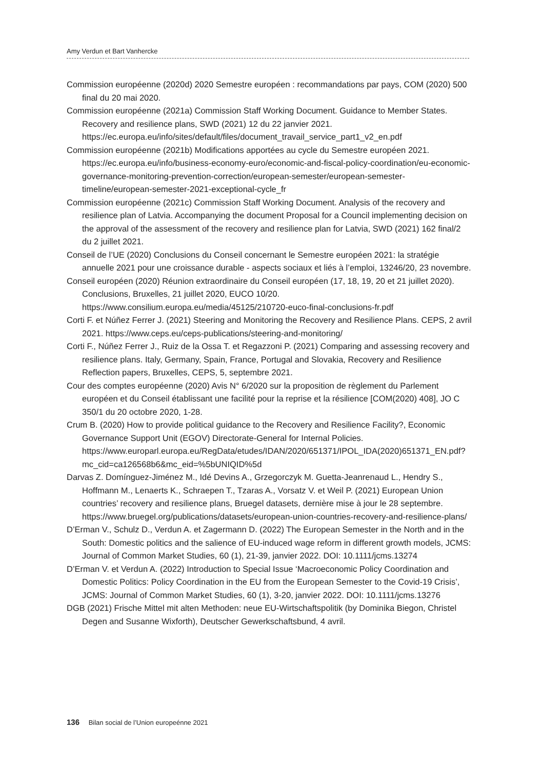Amy Verdun et Bart Vanhercke
Commission européenne (2020d) 2020 Semestre européen : recommandations par pays, COM (2020) 500 final du 20 mai 2020.
Commission européenne (2021a) Commission Staff Working Document. Guidance to Member States. Recovery and resilience plans, SWD (2021) 12 du 22 janvier 2021. https://ec.europa.eu/info/sites/default/files/document_travail_service_part1_v2_en.pdf
Commission européenne (2021b) Modifications apportées au cycle du Semestre européen 2021. https://ec.europa.eu/info/business-economy-euro/economic-and-fiscal-policy-coordination/eu-economic-governance-monitoring-prevention-correction/european-semester/european-semester-timeline/european-semester-2021-exceptional-cycle_fr
Commission européenne (2021c) Commission Staff Working Document. Analysis of the recovery and resilience plan of Latvia. Accompanying the document Proposal for a Council implementing decision on the approval of the assessment of the recovery and resilience plan for Latvia, SWD (2021) 162 final/2 du 2 juillet 2021.
Conseil de l’UE (2020) Conclusions du Conseil concernant le Semestre européen 2021: la stratégie annuelle 2021 pour une croissance durable - aspects sociaux et liés à l’emploi, 13246/20, 23 novembre.
Conseil européen (2020) Réunion extraordinaire du Conseil européen (17, 18, 19, 20 et 21 juillet 2020). Conclusions, Bruxelles, 21 juillet 2020, EUCO 10/20. https://www.consilium.europa.eu/media/45125/210720-euco-final-conclusions-fr.pdf
Corti F. et Núñez Ferrer J. (2021) Steering and Monitoring the Recovery and Resilience Plans. CEPS, 2 avril 2021. https://www.ceps.eu/ceps-publications/steering-and-monitoring/
Corti F., Núñez Ferrer J., Ruiz de la Ossa T. et Regazzoni P. (2021) Comparing and assessing recovery and resilience plans. Italy, Germany, Spain, France, Portugal and Slovakia, Recovery and Resilience Reflection papers, Bruxelles, CEPS, 5, septembre 2021.
Cour des comptes européenne (2020) Avis N° 6/2020 sur la proposition de règlement du Parlement européen et du Conseil établissant une facilité pour la reprise et la résilience [COM(2020) 408], JO C 350/1 du 20 octobre 2020, 1-28.
Crum B. (2020) How to provide political guidance to the Recovery and Resilience Facility?, Economic Governance Support Unit (EGOV) Directorate-General for Internal Policies. https://www.europarl.europa.eu/RegData/etudes/IDAN/2020/651371/IPOL_IDA(2020)651371_EN.pdf?mc_cid=ca126568b6&mc_eid=%5bUNIQID%5d
Darvas Z. Domínguez-Jiménez M., Idé Devins A., Grzegorczyk M. Guetta-Jeanrenaud L., Hendry S., Hoffmann M., Lenaerts K., Schraepen T., Tzaras A., Vorsatz V. et Weil P. (2021) European Union countries’ recovery and resilience plans, Bruegel datasets, dernière mise à jour le 28 septembre. https://www.bruegel.org/publications/datasets/european-union-countries-recovery-and-resilience-plans/
D’Erman V., Schulz D., Verdun A. et Zagermann D. (2022) The European Semester in the North and in the South: Domestic politics and the salience of EU-induced wage reform in different growth models, JCMS: Journal of Common Market Studies, 60 (1), 21-39, janvier 2022. DOI: 10.1111/jcms.13274
D’Erman V. et Verdun A. (2022) Introduction to Special Issue ‘Macroeconomic Policy Coordination and Domestic Politics: Policy Coordination in the EU from the European Semester to the Covid-19 Crisis’, JCMS: Journal of Common Market Studies, 60 (1), 3-20, janvier 2022. DOI: 10.1111/jcms.13276
DGB (2021) Frische Mittel mit alten Methoden: neue EU-Wirtschaftspolitik (by Dominika Biegon, Christel Degen and Susanne Wixforth), Deutscher Gewerkschaftsbund, 4 avril.
136 Bilan social de l’Union europeénne 2021